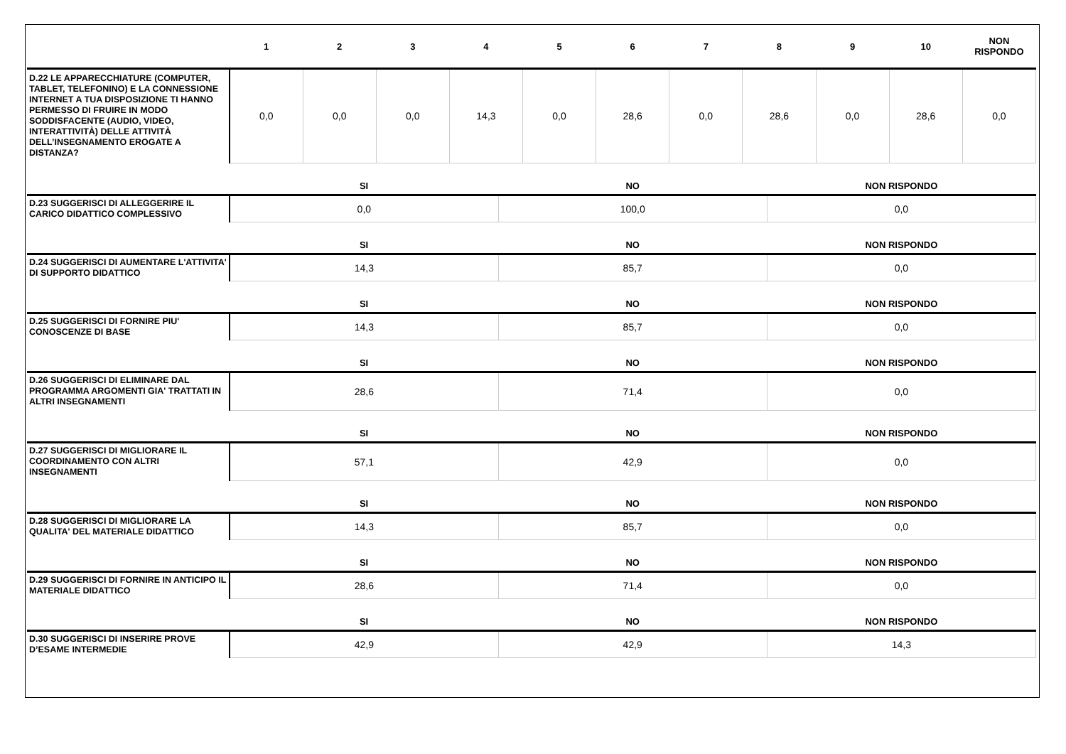| | 1 | 2 | 3 | 4 | 5 | 6 | 7 | 8 | 9 | 10 | NON RISPONDO |
| --- | --- | --- | --- | --- | --- | --- | --- | --- | --- | --- | --- |
| D.22 LE APPARECCHIATURE (COMPUTER, TABLET, TELEFONINO) E LA CONNESSIONE INTERNET A TUA DISPOSIZIONE TI HANNO PERMESSO DI FRUIRE IN MODO SODDISFACENTE (AUDIO, VIDEO, INTERATTIVITÀ) DELLE ATTIVITÀ DELL’INSEGNAMENTO EROGATE A DISTANZA? | 0,0 | 0,0 | 0,0 | 14,3 | 0,0 | 28,6 | 0,0 | 28,6 | 0,0 | 28,6 | 0,0 |
| | SI | NO | NON RISPONDO |
| --- | --- | --- | --- |
| D.23 SUGGERISCI DI ALLEGGERIRE IL CARICO DIDATTICO COMPLESSIVO | 0,0 | 100,0 | 0,0 |
| | SI | NO | NON RISPONDO |
| D.24 SUGGERISCI DI AUMENTARE L'ATTIVITA' DI SUPPORTO DIDATTICO | 14,3 | 85,7 | 0,0 |
| | SI | NO | NON RISPONDO |
| D.25 SUGGERISCI DI FORNIRE PIU' CONOSCENZE DI BASE | 14,3 | 85,7 | 0,0 |
| | SI | NO | NON RISPONDO |
| D.26 SUGGERISCI DI ELIMINARE DAL PROGRAMMA ARGOMENTI GIA' TRATTATI IN ALTRI INSEGNAMENTI | 28,6 | 71,4 | 0,0 |
| | SI | NO | NON RISPONDO |
| D.27 SUGGERISCI DI MIGLIORARE IL COORDINAMENTO CON ALTRI INSEGNAMENTI | 57,1 | 42,9 | 0,0 |
| | SI | NO | NON RISPONDO |
| D.28 SUGGERISCI DI MIGLIORARE LA QUALITA' DEL MATERIALE DIDATTICO | 14,3 | 85,7 | 0,0 |
| | SI | NO | NON RISPONDO |
| D.29 SUGGERISCI DI FORNIRE IN ANTICIPO IL MATERIALE DIDATTICO | 28,6 | 71,4 | 0,0 |
| | SI | NO | NON RISPONDO |
| D.30 SUGGERISCI DI INSERIRE PROVE D’ESAME INTERMEDIE | 42,9 | 42,9 | 14,3 |